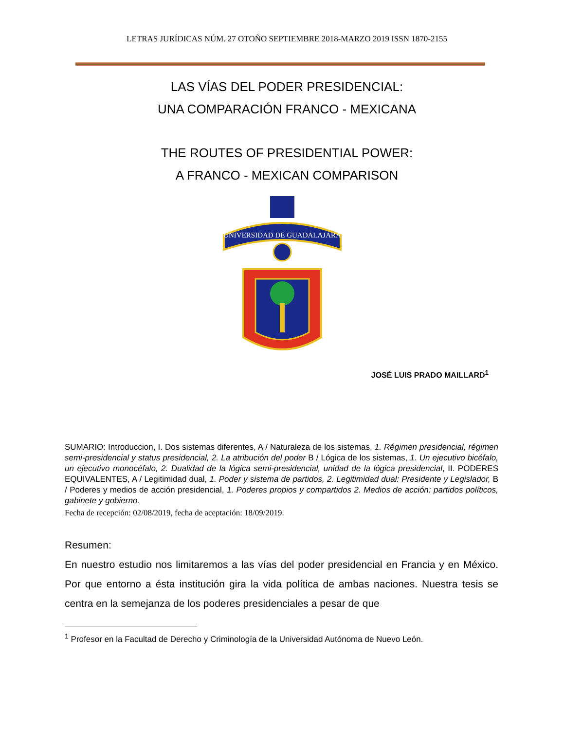LETRAS JURÍDICAS NÚM. 27 OTOÑO SEPTIEMBRE 2018-MARZO 2019 ISSN 1870-2155
LAS VÍAS DEL PODER PRESIDENCIAL:
UNA COMPARACIÓN FRANCO - MEXICANA
THE ROUTES OF PRESIDENTIAL POWER:
A FRANCO - MEXICAN COMPARISON
UNIVERSIDAD DE GUADALAJARA
JOSÉ LUIS PRADO MAILLARD<sup>1</sup>
SUMARIO: Introduccion, I. Dos sistemas diferentes, A / Naturaleza de los sistemas, 1. Régimen presidencial, régimen semi-presidencial y status presidencial, 2. La atribución del poder B / Lógica de los sistemas, 1. Un ejecutivo bicéfalo, un ejecutivo monocéfalo, 2. Dualidad de la lógica semi-presidencial, unidad de la lógica presidencial, II. PODERES EQUIVALENTES, A / Legitimidad dual, 1. Poder y sistema de partidos, 2. Legitimidad dual: Presidente y Legislador, B / Poderes y medios de acción presidencial, 1. Poderes propios y compartidos 2. Medios de acción: partidos políticos, gabinete y gobierno.
Fecha de recepción: 02/08/2019, fecha de aceptación: 18/09/2019.
Resumen:
En nuestro estudio nos limitaremos a las vías del poder presidencial en Francia y en México. Por que entorno a ésta institución gira la vida política de ambas naciones. Nuestra tesis se centra en la semejanza de los poderes presidenciales a pesar de que
<sup>1</sup> Profesor en la Facultad de Derecho y Criminología de la Universidad Autónoma de Nuevo León.